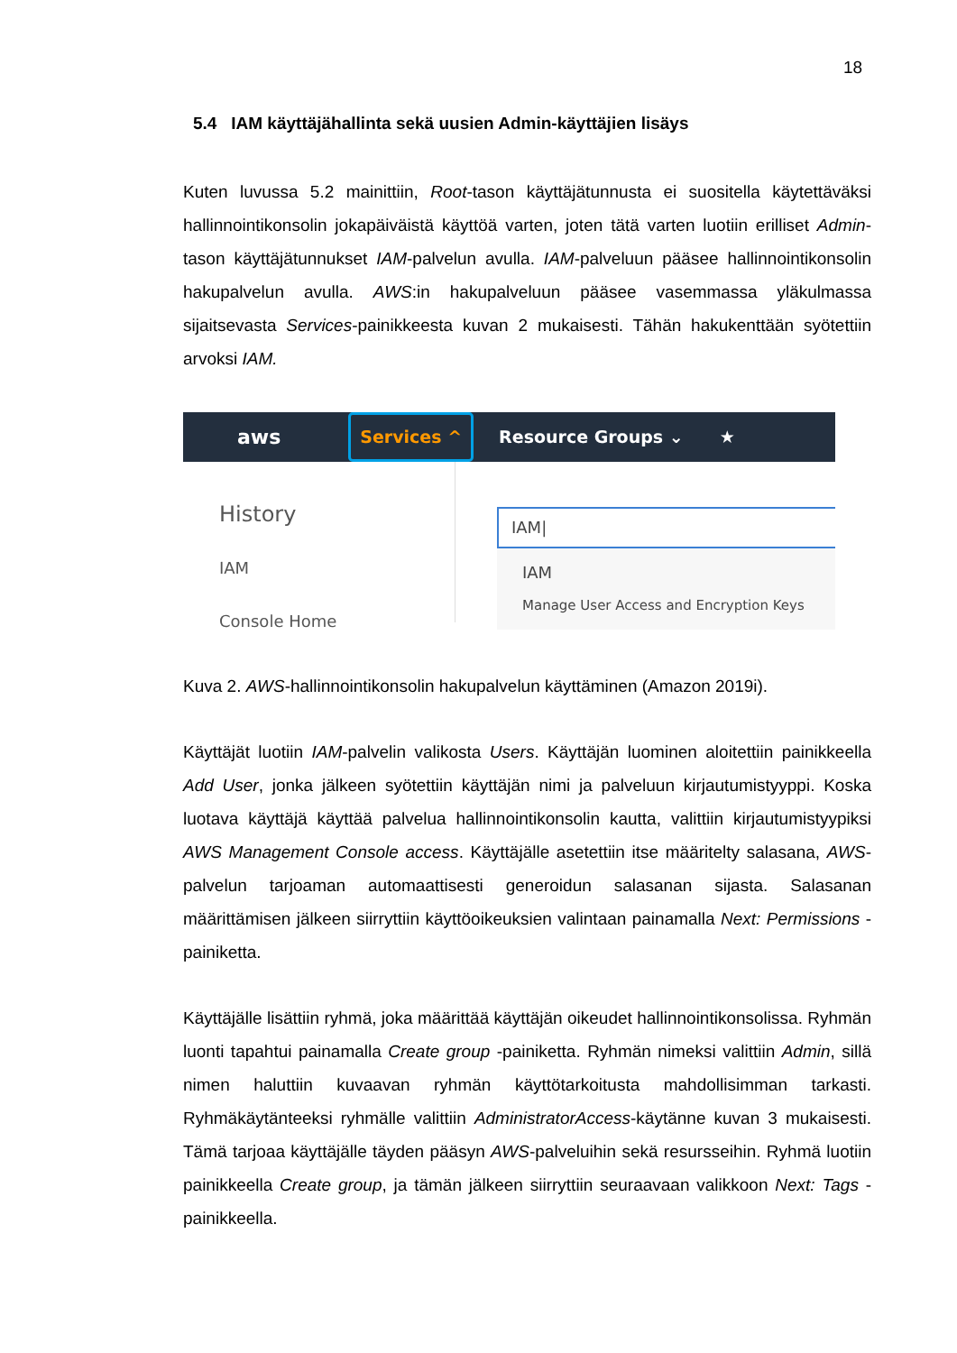18
5.4 IAM käyttäjähallinta sekä uusien Admin-käyttäjien lisäys
Kuten luvussa 5.2 mainittiin, Root-tason käyttäjätunnusta ei suositella käytettäväksi hallinnointikonsolin jokapäiväistä käyttöä varten, joten tätä varten luotiin erilliset Admin-tason käyttäjätunnukset IAM-palvelun avulla. IAM-palveluun pääsee hallinnointikonsolin hakupalvelun avulla. AWS:in hakupalveluun pääsee vasemmassa yläkulmassa sijaitsevasta Services-painikkeesta kuvan 2 mukaisesti. Tähän hakukenttään syötettiin arvoksi IAM.
aws Services ^ Resource Groups ⌄ ★
History
IAM
Console Home
IAM|
IAM
Manage User Access and Encryption Keys
Kuva 2. AWS-hallinnointikonsolin hakupalvelun käyttäminen (Amazon 2019i).
Käyttäjät luotiin IAM-palvelin valikosta Users. Käyttäjän luominen aloitettiin painikkeella Add User, jonka jälkeen syötettiin käyttäjän nimi ja palveluun kirjautumistyyppi. Koska luotava käyttäjä käyttää palvelua hallinnointikonsolin kautta, valittiin kirjautumistyypiksi AWS Management Console access. Käyttäjälle asetettiin itse määritelty salasana, AWS-palvelun tarjoaman automaattisesti generoidun salasanan sijasta. Salasanan määrittämisen jälkeen siirryttiin käyttöoikeuksien valintaan painamalla Next: Permissions -painiketta.
Käyttäjälle lisättiin ryhmä, joka määrittää käyttäjän oikeudet hallinnointikonsolissa. Ryhmän luonti tapahtui painamalla Create group -painiketta. Ryhmän nimeksi valittiin Admin, sillä nimen haluttiin kuvaavan ryhmän käyttötarkoitusta mahdollisimman tarkasti. Ryhmäkäytänteeksi ryhmälle valittiin AdministratorAccess-käytänne kuvan 3 mukaisesti. Tämä tarjoaa käyttäjälle täyden pääsyn AWS-palveluihin sekä resursseihin. Ryhmä luotiin painikkeella Create group, ja tämän jälkeen siirryttiin seuraavaan valikkoon Next: Tags -painikkeella.